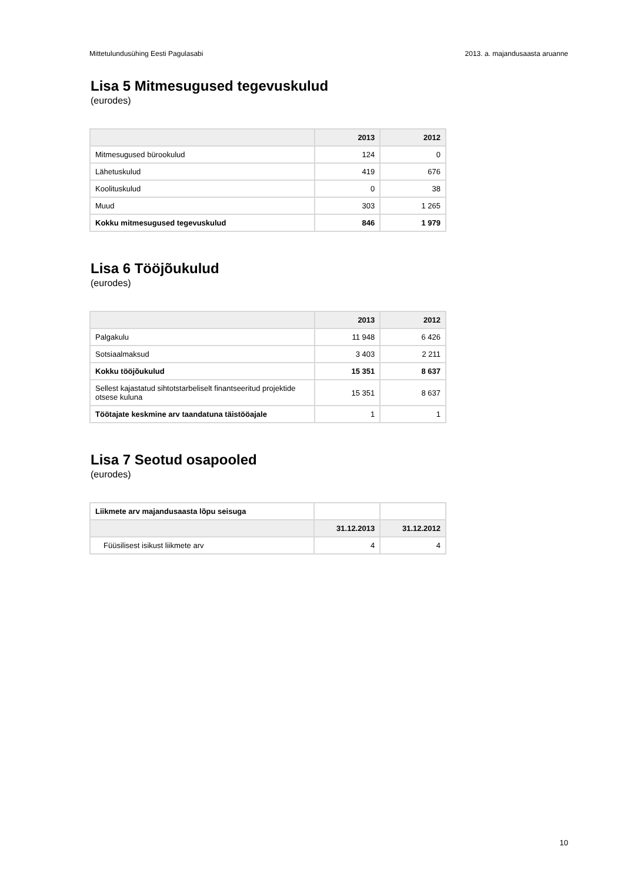Mittetulundusühing Eesti Pagulasabi 2013. a. majandusaasta aruanne
Lisa 5 Mitmesugused tegevuskulud
(eurodes)
| | 2013 | 2012 |
| --- | --- | --- |
| Mitmesugused bürookulud | 124 | 0 |
| Lähetuskulud | 419 | 676 |
| Koolituskulud | 0 | 38 |
| Muud | 303 | 1 265 |
| Kokku mitmesugused tegevuskulud | 846 | 1 979 |
Lisa 6 Tööjõukulud
(eurodes)
| | 2013 | 2012 |
| --- | --- | --- |
| Palgakulu | 11 948 | 6 426 |
| Sotsiaalmaksud | 3 403 | 2 211 |
| Kokku tööjõukulud | 15 351 | 8 637 |
| Sellest kajastatud sihtotstarbeliselt finantseeritud projektide otsese kuluna | 15 351 | 8 637 |
| Töötajate keskmine arv taandatuna täistööajale | 1 | 1 |
Lisa 7 Seotud osapooled
(eurodes)
| Liikmete arv majandusaasta lõpu seisuga | | |
| | 31.12.2013 | 31.12.2012 |
| Füüsilisest isikust liikmete arv | 4 | 4 |
10